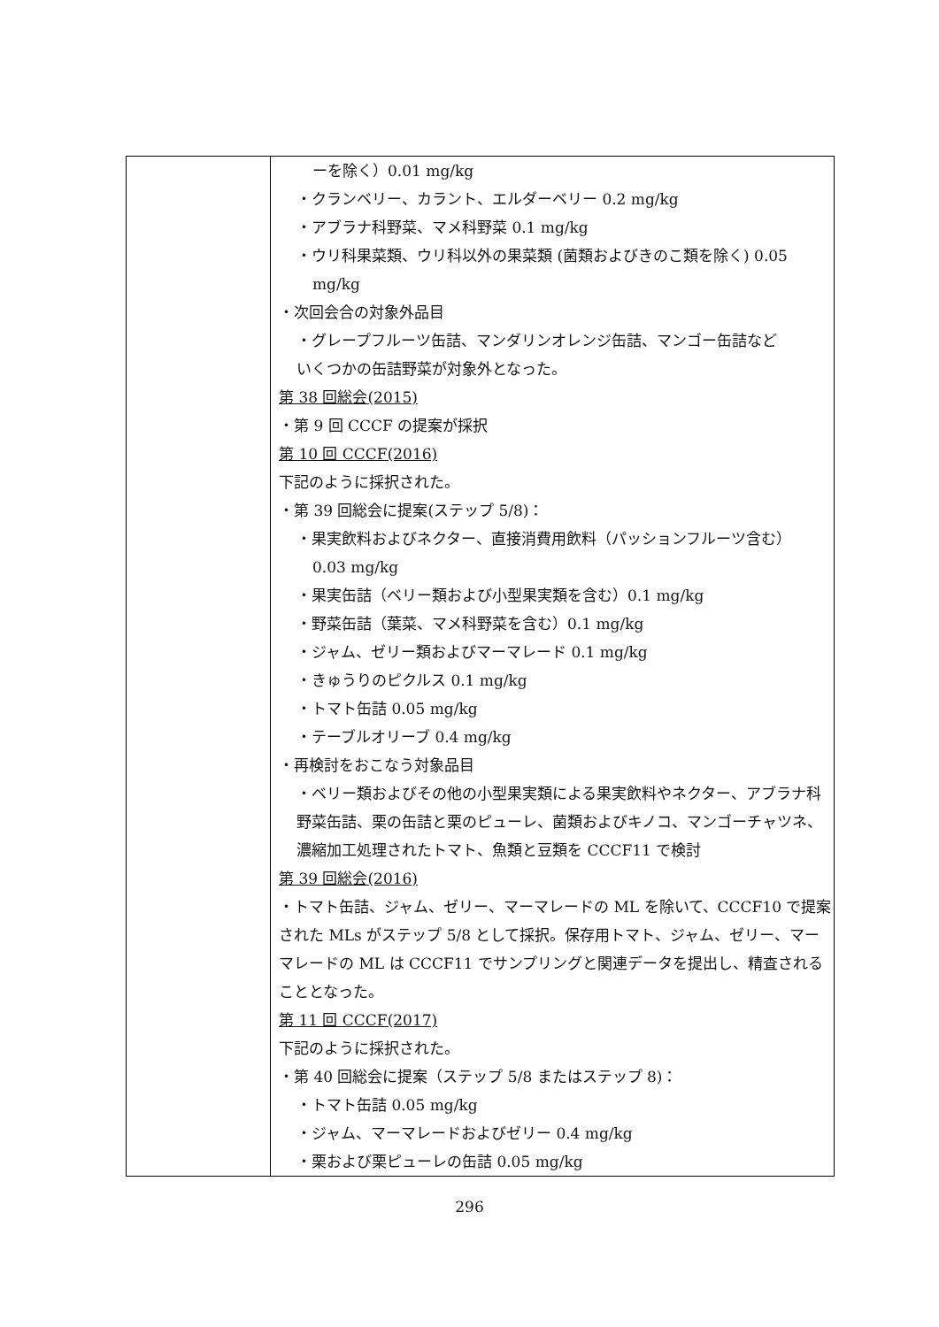| | ーを除く）0.01 mg/kg ・クランベリー、カラント、エルダーベリー 0.2 mg/kg ・アブラナ科野菜、マメ科野菜 0.1 mg/kg ・ウリ科果菜類、ウリ科以外の果菜類 (菌類およびきのこ類を除く) 0.05 mg/kg ・次回会合の対象外品目 ・グレープフルーツ缶詰、マンダリンオレンジ缶詰、マンゴー缶詰など いくつかの缶詰野菜が対象外となった。 第 38 回総会(2015) ・第 9 回 CCCF の提案が採択 第 10 回 CCCF(2016) 下記のように採択された。 ・第 39 回総会に提案(ステップ 5/8)： ・果実飲料およびネクター、直接消費用飲料（パッションフルーツ含む） 0.03 mg/kg ・果実缶詰（ベリー類および小型果実類を含む）0.1 mg/kg ・野菜缶詰（葉菜、マメ科野菜を含む）0.1 mg/kg ・ジャム、ゼリー類およびマーマレード 0.1 mg/kg ・きゅうりのピクルス 0.1 mg/kg ・トマト缶詰 0.05 mg/kg ・テーブルオリーブ 0.4 mg/kg ・再検討をおこなう対象品目 ・ベリー類およびその他の小型果実類による果実飲料やネクター、アブラナ科野菜缶詰、栗の缶詰と栗のピューレ、菌類およびキノコ、マンゴーチャツネ、濃縮加工処理されたトマト、魚類と豆類を CCCF11 で検討 第 39 回総会(2016) ・トマト缶詰、ジャム、ゼリー、マーマレードの ML を除いて、CCCF10 で提案された MLs がステップ 5/8 として採択。保存用トマト、ジャム、ゼリー、マーマレードの ML は CCCF11 でサンプリングと関連データを提出し、精査されることとなった。 第 11 回 CCCF(2017) 下記のように採択された。 ・第 40 回総会に提案（ステップ 5/8 またはステップ 8)： ・トマト缶詰 0.05 mg/kg ・ジャム、マーマレードおよびゼリー 0.4 mg/kg ・栗および栗ピューレの缶詰 0.05 mg/kg |
296